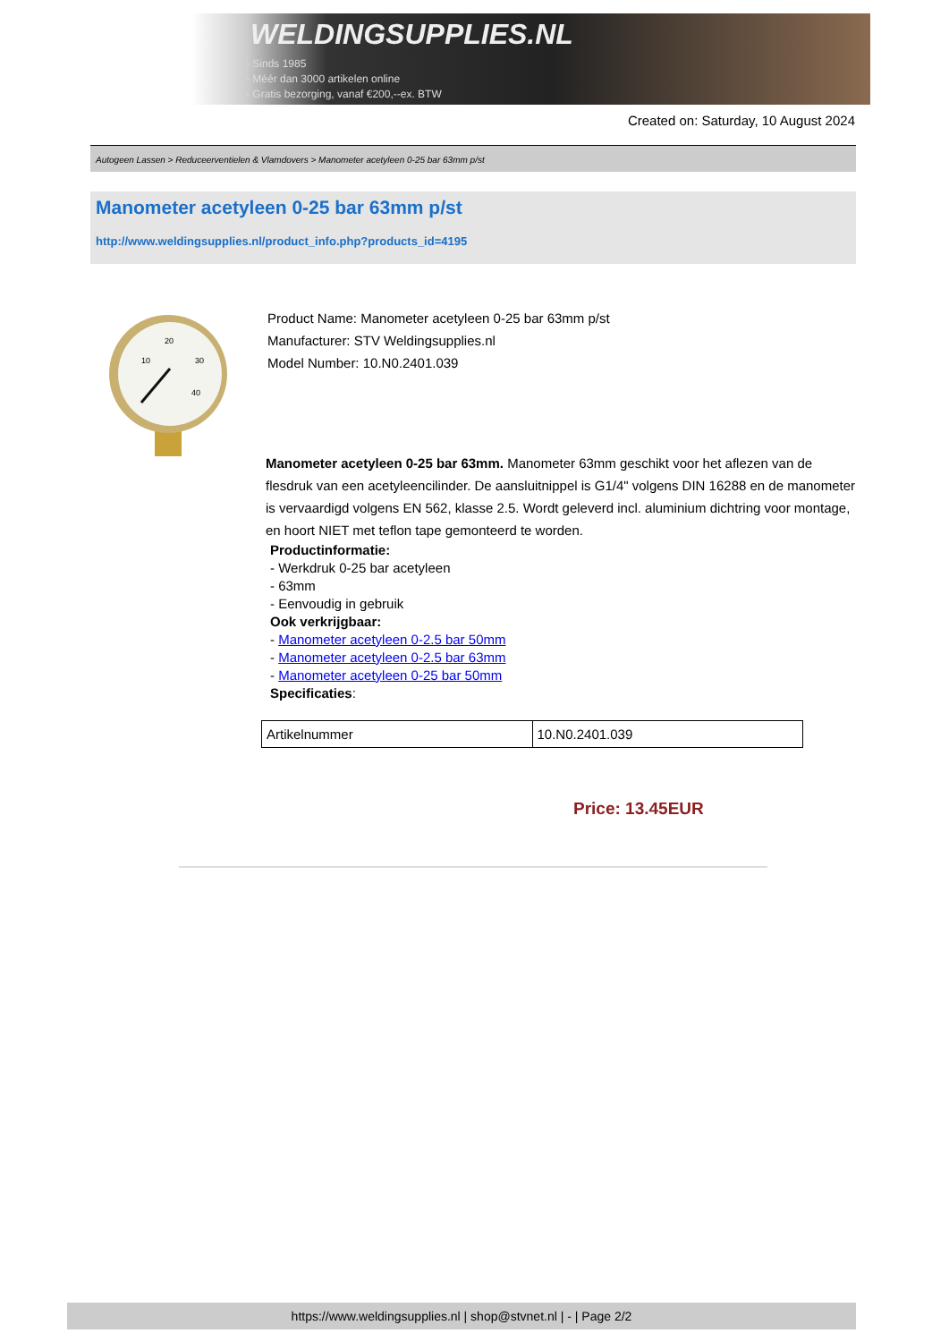WELDINGSUPPLIES.NL
- Sinds 1985
- Méér dan 3000 artikelen online
- Gratis bezorging, vanaf €200,--ex. BTW
Created on: Saturday, 10 August 2024
Autogeen Lassen > Reduceerventielen & Vlamdovers > Manometer acetyleen 0-25 bar 63mm p/st
Manometer acetyleen 0-25 bar 63mm p/st
http://www.weldingsupplies.nl/product_info.php?products_id=4195
20
10
30
40
Product Name: Manometer acetyleen 0-25 bar 63mm p/st
Manufacturer: STV Weldingsupplies.nl
Model Number: 10.N0.2401.039
Manometer acetyleen 0-25 bar 63mm. Manometer 63mm geschikt voor het aflezen van de flesdruk van een acetyleencilinder. De aansluitnippel is G1/4" volgens DIN 16288 en de manometer is vervaardigd volgens EN 562, klasse 2.5. Wordt geleverd incl. aluminium dichtring voor montage, en hoort NIET met teflon tape gemonteerd te worden.
Productinformatie:
- Werkdruk 0-25 bar acetyleen
- 63mm
- Eenvoudig in gebruik
Ook verkrijgbaar:
- Manometer acetyleen 0-2.5 bar 50mm
- Manometer acetyleen 0-2.5 bar 63mm
- Manometer acetyleen 0-25 bar 50mm
Specificaties:
| Artikelnummer | 10.N0.2401.039 |
Price: 13.45EUR
https://www.weldingsupplies.nl | shop@stvnet.nl | - | Page 2/2